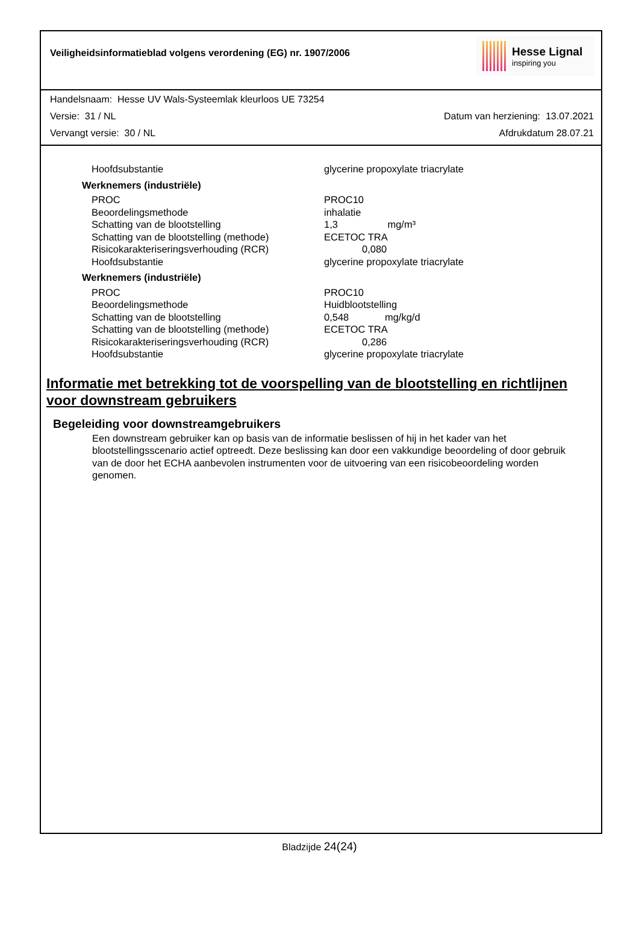Veiligheidsinformatieblad volgens verordening (EG) nr. 1907/2006
Hesse Lignal
inspiring you
Handelsnaam: Hesse UV Wals-Systeemlak kleurloos UE 73254
Versie: 31 / NL Datum van herziening: 13.07.2021
Vervangt versie: 30 / NL Afdrukdatum 28.07.21
| Hoofdsubstantie | glycerine propoxylate triacrylate |
| Werknemers (industriële) | |
| PROC | PROC10 |
| Beoordelingsmethode | inhalatie |
| Schatting van de blootstelling | 1,3 mg/m³ |
| Schatting van de blootstelling (methode) | ECETOC TRA |
| Risicokarakteriseringsverhouding (RCR) | 0,080 |
| Hoofdsubstantie | glycerine propoxylate triacrylate |
| Werknemers (industriële) | |
| PROC | PROC10 |
| Beoordelingsmethode | Huidblootstelling |
| Schatting van de blootstelling | 0,548 mg/kg/d |
| Schatting van de blootstelling (methode) | ECETOC TRA |
| Risicokarakteriseringsverhouding (RCR) | 0,286 |
| Hoofdsubstantie | glycerine propoxylate triacrylate |
Informatie met betrekking tot de voorspelling van de blootstelling en richtlijnen voor downstream gebruikers
Begeleiding voor downstreamgebruikers
Een downstream gebruiker kan op basis van de informatie beslissen of hij in het kader van het blootstellingsscenario actief optreedt. Deze beslissing kan door een vakkundige beoordeling of door gebruik van de door het ECHA aanbevolen instrumenten voor de uitvoering van een risicobeoordeling worden genomen.
Bladzijde 24(24)